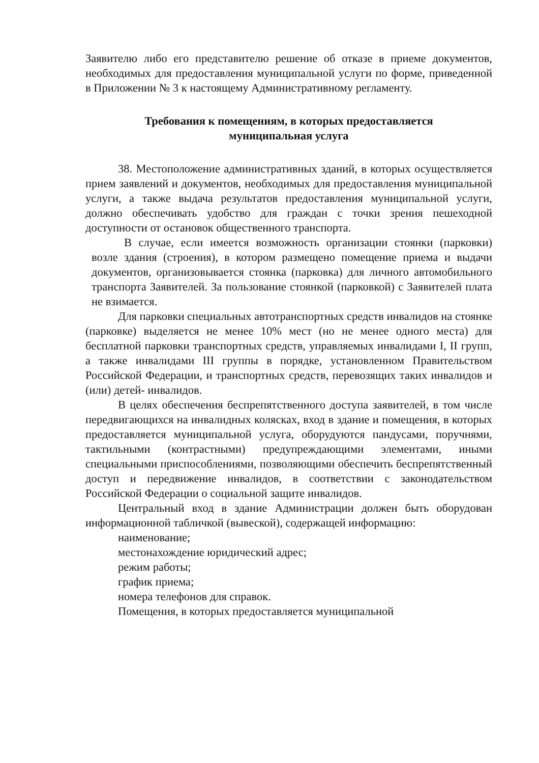Заявителю либо его представителю решение об отказе в приеме документов, необходимых для предоставления муниципальной услуги по форме, приведенной в Приложении № 3 к настоящему Административному регламенту.
Требования к помещениям, в которых предоставляется
муниципальная услуга
38. Местоположение административных зданий, в которых осуществляется прием заявлений и документов, необходимых для предоставления муниципальной услуги, а также выдача результатов предоставления муниципальной услуги, должно обеспечивать удобство для граждан с точки зрения пешеходной доступности от остановок общественного транспорта.
В случае, если имеется возможность организации стоянки (парковки) возле здания (строения), в котором размещено помещение приема и выдачи документов, организовывается стоянка (парковка) для личного автомобильного транспорта Заявителей. За пользование стоянкой (парковкой) с Заявителей плата не взимается.
Для парковки специальных автотранспортных средств инвалидов на стоянке (парковке) выделяется не менее 10% мест (но не менее одного места) для бесплатной парковки транспортных средств, управляемых инвалидами I, II групп, а также инвалидами III группы в порядке, установленном Правительством Российской Федерации, и транспортных средств, перевозящих таких инвалидов и (или) детей- инвалидов.
В целях обеспечения беспрепятственного доступа заявителей, в том числе передвигающихся на инвалидных колясках, вход в здание и помещения, в которых предоставляется муниципальной услуга, оборудуются пандусами, поручнями, тактильными (контрастными) предупреждающими элементами, иными специальными приспособлениями, позволяющими обеспечить беспрепятственный доступ и передвижение инвалидов, в соответствии с законодательством Российской Федерации о социальной защите инвалидов.
Центральный вход в здание Администрации должен быть оборудован информационной табличкой (вывеской), содержащей информацию:
наименование;
местонахождение юридический адрес;
режим работы;
график приема;
номера телефонов для справок.
Помещения, в которых предоставляется муниципальной